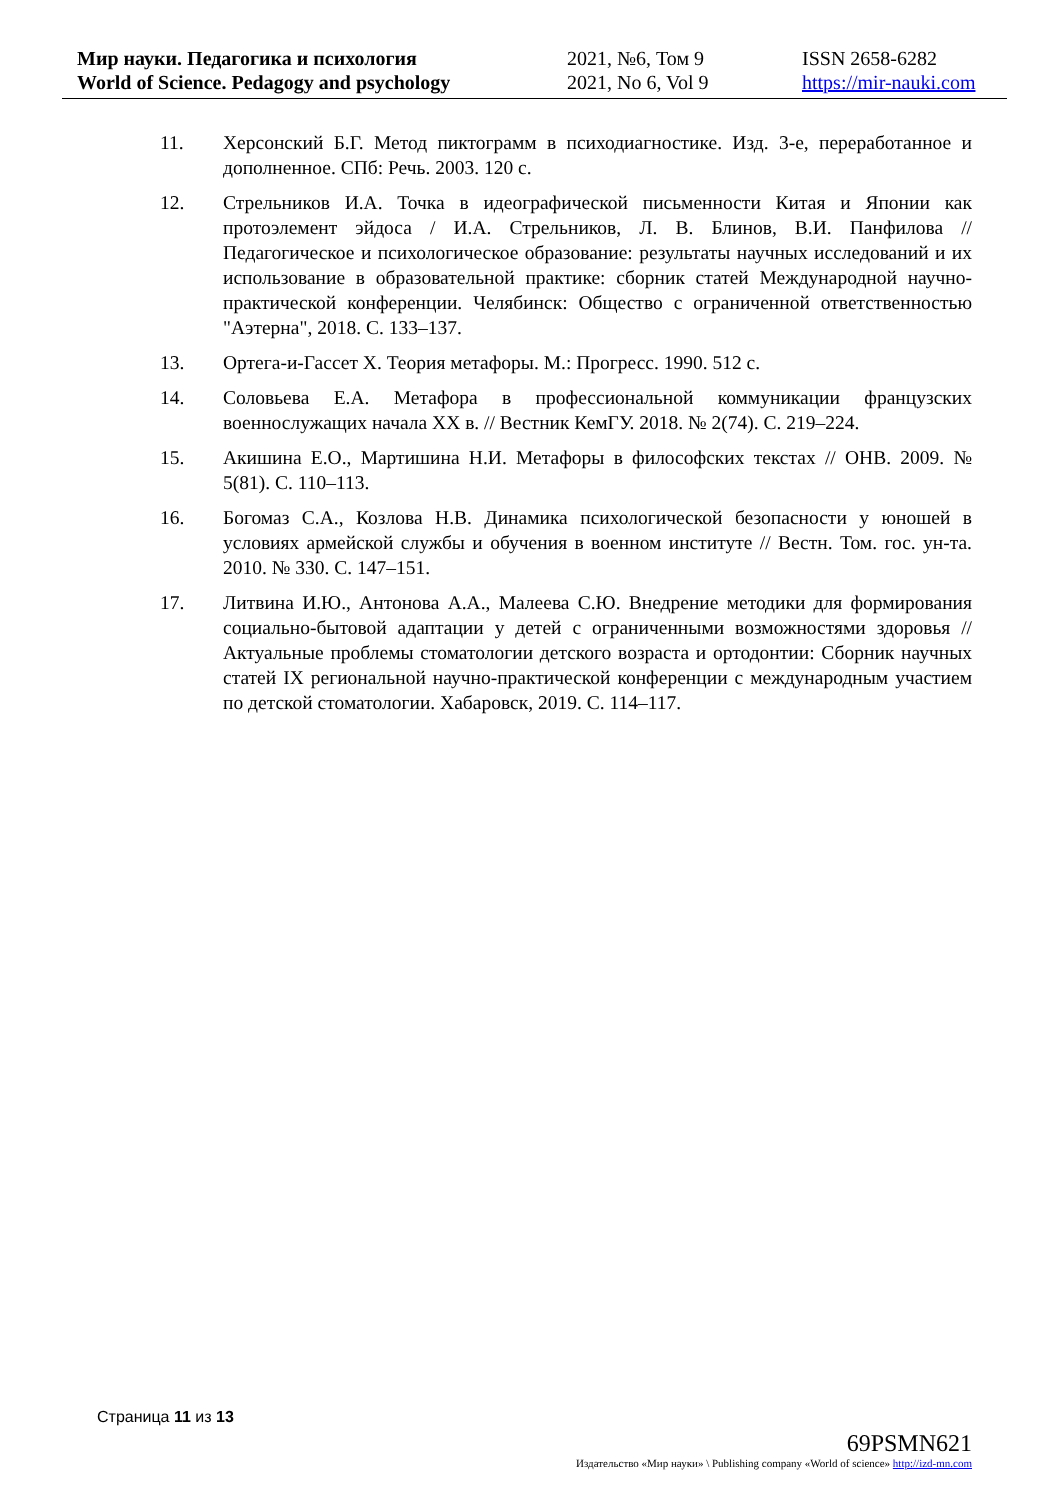Мир науки. Педагогика и психология
World of Science. Pedagogy and psychology
2021, №6, Том 9
2021, No 6, Vol 9
ISSN 2658-6282
https://mir-nauki.com
11. Херсонский Б.Г. Метод пиктограмм в психодиагностике. Изд. 3-е, переработанное и дополненное. СПб: Речь. 2003. 120 с.
12. Стрельников И.А. Точка в идеографической письменности Китая и Японии как протоэлемент эйдоса / И.А. Стрельников, Л. В. Блинов, В.И. Панфилова // Педагогическое и психологическое образование: результаты научных исследований и их использование в образовательной практике: сборник статей Международной научно-практической конференции. Челябинск: Общество с ограниченной ответственностью "Аэтерна", 2018. С. 133–137.
13. Ортега-и-Гассет Х. Теория метафоры. М.: Прогресс. 1990. 512 с.
14. Соловьева Е.А. Метафора в профессиональной коммуникации французских военнослужащих начала XX в. // Вестник КемГУ. 2018. № 2(74). С. 219–224.
15. Акишина Е.О., Мартишина Н.И. Метафоры в философских текстах // ОНВ. 2009. № 5(81). С. 110–113.
16. Богомаз С.А., Козлова Н.В. Динамика психологической безопасности у юношей в условиях армейской службы и обучения в военном институте // Вестн. Том. гос. ун-та. 2010. № 330. С. 147–151.
17. Литвина И.Ю., Антонова А.А., Малеева С.Ю. Внедрение методики для формирования социально-бытовой адаптации у детей с ограниченными возможностями здоровья // Актуальные проблемы стоматологии детского возраста и ортодонтии: Сборник научных статей IX региональной научно-практической конференции с международным участием по детской стоматологии. Хабаровск, 2019. С. 114–117.
Страница 11 из 13
69PSMN621
Издательство «Мир науки» \ Publishing company «World of science» http://izd-mn.com